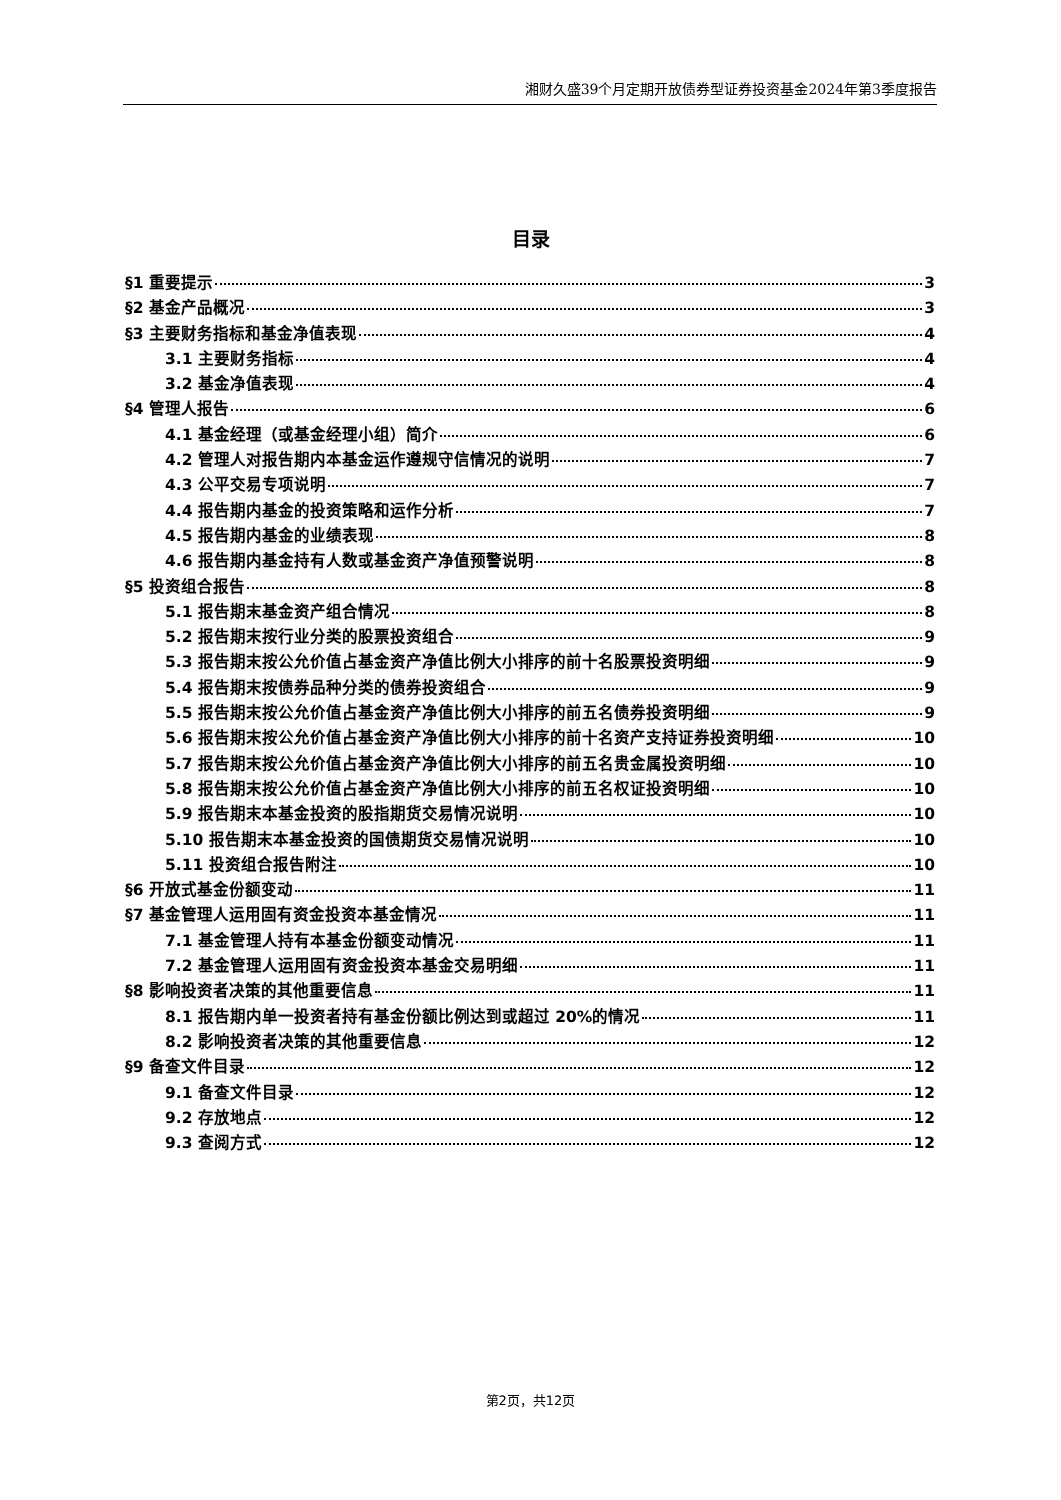湘财久盛39个月定期开放债券型证券投资基金2024年第3季度报告
目录
§1 重要提示 3
§2 基金产品概况 3
§3 主要财务指标和基金净值表现 4
3.1 主要财务指标 4
3.2 基金净值表现 4
§4 管理人报告 6
4.1 基金经理（或基金经理小组）简介 6
4.2 管理人对报告期内本基金运作遵规守信情况的说明 7
4.3 公平交易专项说明 7
4.4 报告期内基金的投资策略和运作分析 7
4.5 报告期内基金的业绩表现 8
4.6 报告期内基金持有人数或基金资产净值预警说明 8
§5 投资组合报告 8
5.1 报告期末基金资产组合情况 8
5.2 报告期末按行业分类的股票投资组合 9
5.3 报告期末按公允价值占基金资产净值比例大小排序的前十名股票投资明细 9
5.4 报告期末按债券品种分类的债券投资组合 9
5.5 报告期末按公允价值占基金资产净值比例大小排序的前五名债券投资明细 9
5.6 报告期末按公允价值占基金资产净值比例大小排序的前十名资产支持证券投资明细 10
5.7 报告期末按公允价值占基金资产净值比例大小排序的前五名贵金属投资明细 10
5.8 报告期末按公允价值占基金资产净值比例大小排序的前五名权证投资明细 10
5.9 报告期末本基金投资的股指期货交易情况说明 10
5.10 报告期末本基金投资的国债期货交易情况说明 10
5.11 投资组合报告附注 10
§6 开放式基金份额变动 11
§7 基金管理人运用固有资金投资本基金情况 11
7.1 基金管理人持有本基金份额变动情况 11
7.2 基金管理人运用固有资金投资本基金交易明细 11
§8 影响投资者决策的其他重要信息 11
8.1 报告期内单一投资者持有基金份额比例达到或超过 20%的情况 11
8.2 影响投资者决策的其他重要信息 12
§9 备查文件目录 12
9.1 备查文件目录 12
9.2 存放地点 12
9.3 查阅方式 12
第2页，共12页